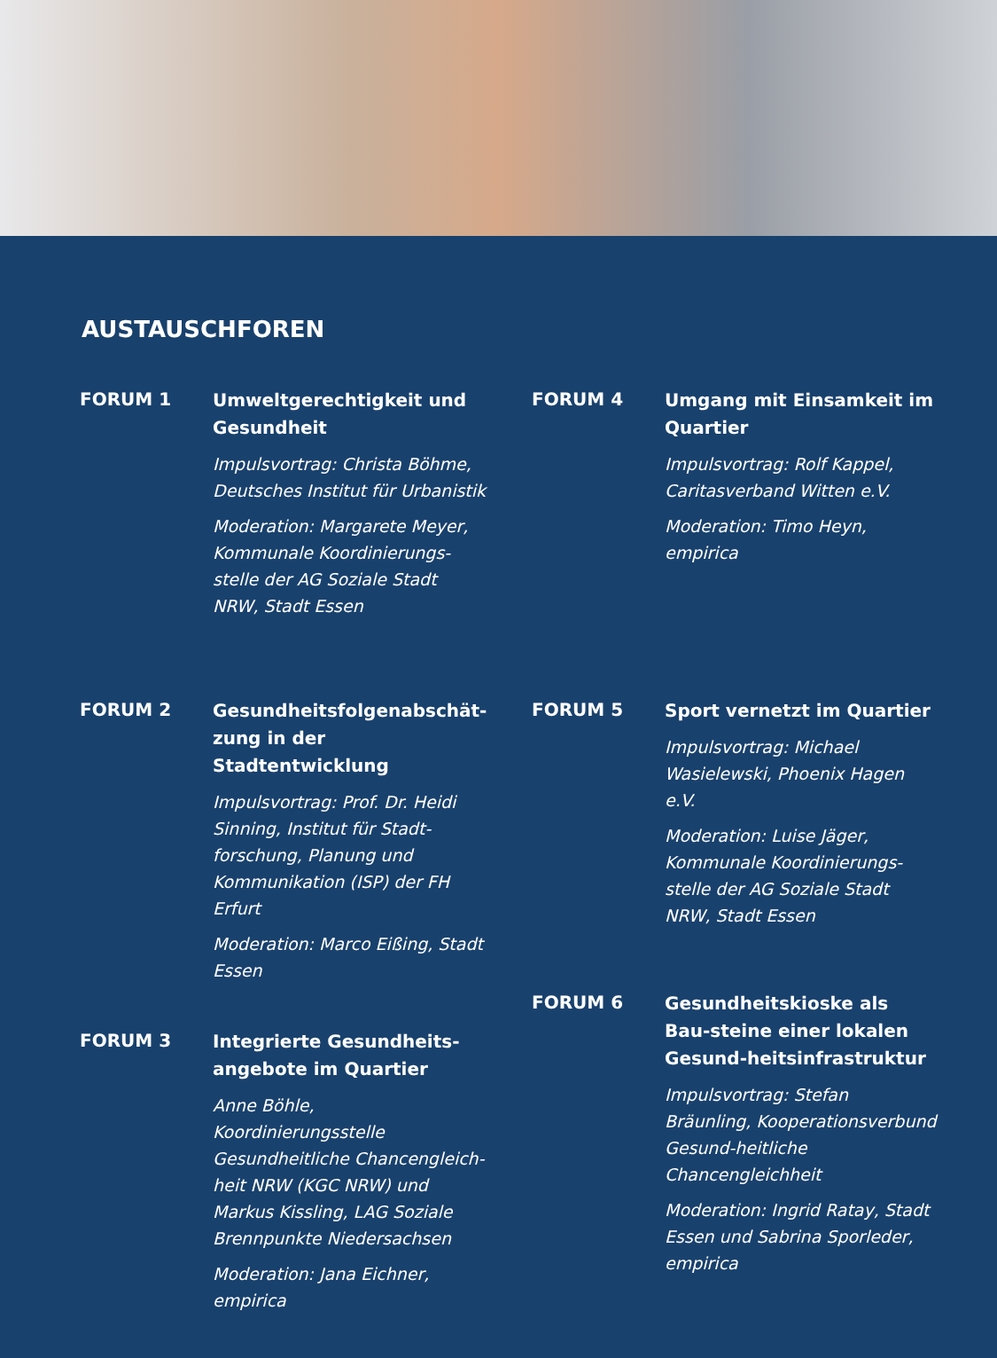AUSTAUSCHFOREN
FORUM 1
Umweltgerechtigkeit und Gesundheit
Impulsvortrag: Christa Böhme, Deutsches Institut für Urbanistik
Moderation: Margarete Meyer, Kommunale Koordinierungs-stelle der AG Soziale Stadt NRW, Stadt Essen
FORUM 2
Gesundheitsfolgenabschät-zung in der Stadtentwicklung
Impulsvortrag: Prof. Dr. Heidi Sinning, Institut für Stadt-forschung, Planung und Kommunikation (ISP) der FH Erfurt
Moderation: Marco Eißing, Stadt Essen
FORUM 3
Integrierte Gesundheits-angebote im Quartier
Anne Böhle, Koordinierungsstelle Gesundheitliche Chancengleich-heit NRW (KGC NRW) und Markus Kissling, LAG Soziale Brennpunkte Niedersachsen
Moderation: Jana Eichner, empirica
FORUM 4
Umgang mit Einsamkeit im Quartier
Impulsvortrag: Rolf Kappel, Caritasverband Witten e.V.
Moderation: Timo Heyn, empirica
FORUM 5
Sport vernetzt im Quartier
Impulsvortrag: Michael Wasielewski, Phoenix Hagen e.V.
Moderation: Luise Jäger, Kommunale Koordinierungs-stelle der AG Soziale Stadt NRW, Stadt Essen
FORUM 6
Gesundheitskioske als Bau-steine einer lokalen Gesund-heitsinfrastruktur
Impulsvortrag: Stefan Bräunling, Kooperationsverbund Gesund-heitliche Chancengleichheit
Moderation: Ingrid Ratay, Stadt Essen und Sabrina Sporleder, empirica